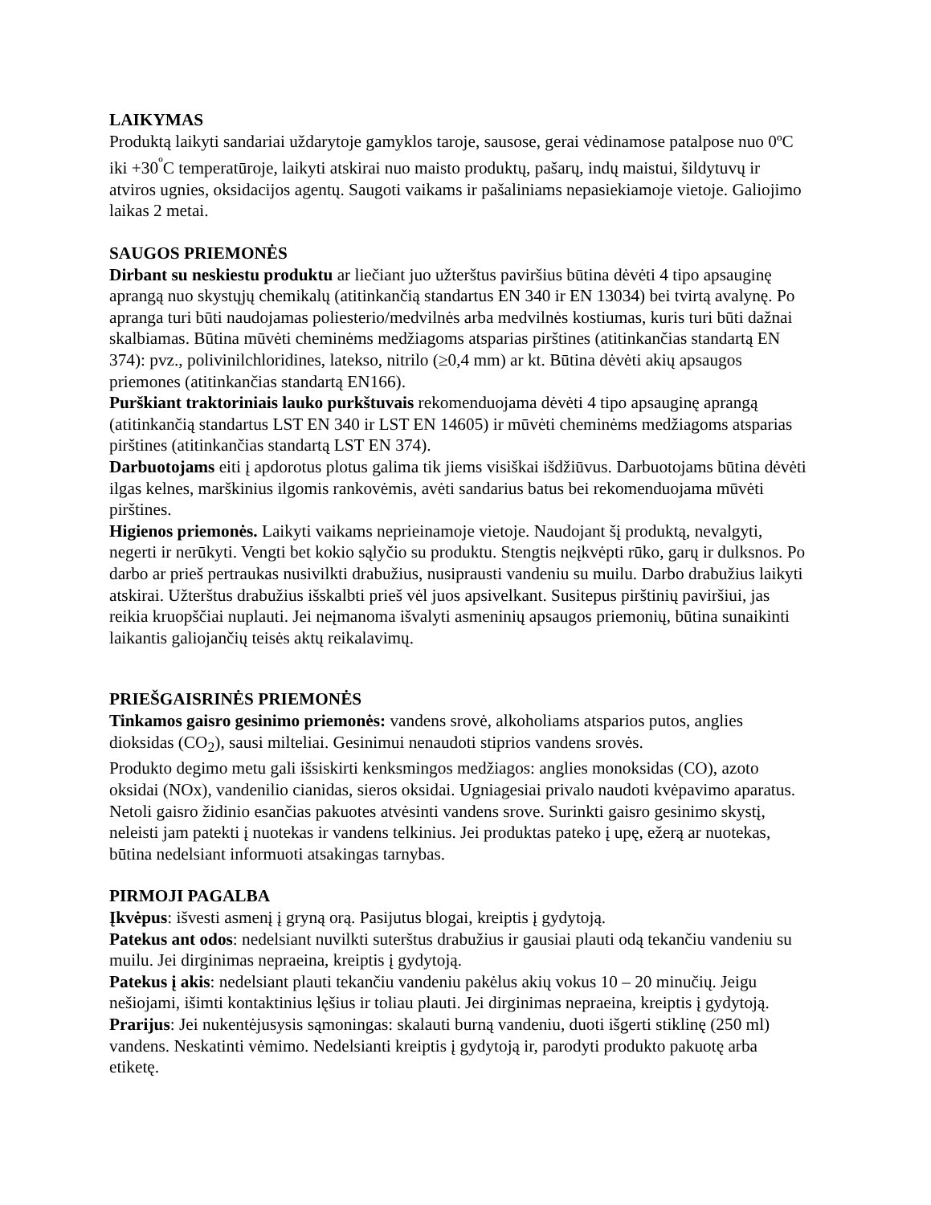LAIKYMAS
Produktą laikyti sandariai uždarytoje gamyklos taroje, sausose, gerai vėdinamose patalpose nuo 0ºC iki +30<sup>º</sup>C temperatūroje, laikyti atskirai nuo maisto produktų, pašarų, indų maistui, šildytuvų ir atviros ugnies, oksidacijos agentų. Saugoti vaikams ir pašaliniams nepasiekiamoje vietoje. Galiojimo laikas 2 metai.
SAUGOS PRIEMONĖS
Dirbant su neskiestu produktu ar liečiant juo užterštus paviršius būtina dėvėti 4 tipo apsauginę aprangą nuo skystųjų chemikalų (atitinkančią standartus EN 340 ir EN 13034) bei tvirtą avalynę. Po apranga turi būti naudojamas poliesterio/medvilnės arba medvilnės kostiumas, kuris turi būti dažnai skalbiamas. Būtina mūvėti cheminėms medžiagoms atsparias pirštines (atitinkančias standartą EN 374): pvz., polivinilchloridines, latekso, nitrilo (≥0,4 mm) ar kt. Būtina dėvėti akių apsaugos priemones (atitinkančias standartą EN166).
Purškiant traktoriniais lauko purkštuvais rekomenduojama dėvėti 4 tipo apsauginę aprangą (atitinkančią standartus LST EN 340 ir LST EN 14605) ir mūvėti cheminėms medžiagoms atsparias pirštines (atitinkančias standartą LST EN 374).
Darbuotojams eiti į apdorotus plotus galima tik jiems visiškai išdžiūvus. Darbuotojams būtina dėvėti ilgas kelnes, marškinius ilgomis rankovėmis, avėti sandarius batus bei rekomenduojama mūvėti pirštines.
Higienos priemonės. Laikyti vaikams neprieinamoje vietoje. Naudojant šį produktą, nevalgyti, negerti ir nerūkyti. Vengti bet kokio sąlyčio su produktu. Stengtis neįkvėpti rūko, garų ir dulksnos. Po darbo ar prieš pertraukas nusivilkti drabužius, nusiprausti vandeniu su muilu. Darbo drabužius laikyti atskirai. Užterštus drabužius išskalbti prieš vėl juos apsivelkant. Susitepus pirštinių paviršiui, jas reikia kruopščiai nuplauti. Jei neįmanoma išvalyti asmeninių apsaugos priemonių, būtina sunaikinti laikantis galiojančių teisės aktų reikalavimų.
PRIEŠGAISRINĖS PRIEMONĖS
Tinkamos gaisro gesinimo priemonės: vandens srovė, alkoholiams atsparios putos, anglies dioksidas (CO<sub>2</sub>), sausi milteliai. Gesinimui nenaudoti stiprios vandens srovės.
Produkto degimo metu gali išsiskirti kenksmingos medžiagos: anglies monoksidas (CO), azoto oksidai (NOx), vandenilio cianidas, sieros oksidai. Ugniagesiai privalo naudoti kvėpavimo aparatus.
Netoli gaisro židinio esančias pakuotes atvėsinti vandens srove. Surinkti gaisro gesinimo skystį, neleisti jam patekti į nuotekas ir vandens telkinius. Jei produktas pateko į upę, ežerą ar nuotekas, būtina nedelsiant informuoti atsakingas tarnybas.
PIRMOJI PAGALBA
Įkvėpus: išvesti asmenį į gryną orą. Pasijutus blogai, kreiptis į gydytoją.
Patekus ant odos: nedelsiant nuvilkti suterštus drabužius ir gausiai plauti odą tekančiu vandeniu su muilu. Jei dirginimas nepraeina, kreiptis į gydytoją.
Patekus į akis: nedelsiant plauti tekančiu vandeniu pakėlus akių vokus 10 – 20 minučių. Jeigu nešiojami, išimti kontaktinius lęšius ir toliau plauti. Jei dirginimas nepraeina, kreiptis į gydytoją.
Prarijus: Jei nukentėjusysis sąmoningas: skalauti burną vandeniu, duoti išgerti stiklinę (250 ml) vandens. Neskatinti vėmimo. Nedelsianti kreiptis į gydytoją ir, parodyti produkto pakuotę arba etiketę.